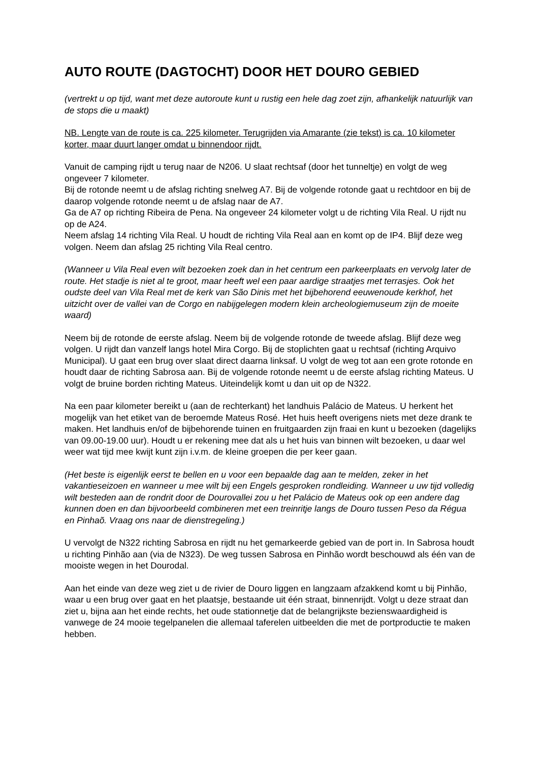AUTO ROUTE (DAGTOCHT) DOOR HET DOURO GEBIED
(vertrekt u op tijd, want met deze autoroute kunt u rustig een hele dag zoet zijn, afhankelijk natuurlijk van de stops die u maakt)
NB. Lengte van de route is ca. 225 kilometer. Terugrijden via Amarante (zie tekst) is ca. 10 kilometer korter, maar duurt langer omdat u binnendoor rijdt.
Vanuit de camping rijdt u terug naar de N206. U slaat rechtsaf (door het tunneltje) en volgt de weg ongeveer 7 kilometer.
Bij de rotonde neemt u de afslag richting snelweg A7. Bij de volgende rotonde gaat u rechtdoor en bij de daarop volgende rotonde neemt u de afslag naar de A7.
Ga de A7 op richting Ribeira de Pena. Na ongeveer 24 kilometer volgt u de richting Vila Real. U rijdt nu op de A24.
Neem afslag 14 richting Vila Real. U houdt de richting Vila Real aan en komt op de IP4. Blijf deze weg volgen. Neem dan afslag 25 richting Vila Real centro.
(Wanneer u Vila Real even wilt bezoeken zoek dan in het centrum een parkeerplaats en vervolg later de route. Het stadje is niet al te groot, maar heeft wel een paar aardige straatjes met terrasjes. Ook het oudste deel van Vila Real met de kerk van São Dinis met het bijbehorend eeuwenoude kerkhof, het uitzicht over de vallei van de Corgo en nabijgelegen modern klein archeologiemuseum zijn de moeite waard)
Neem bij de rotonde de eerste afslag. Neem bij de volgende rotonde de tweede afslag. Blijf deze weg volgen. U rijdt dan vanzelf langs hotel Mira Corgo. Bij de stoplichten gaat u rechtsaf (richting Arquivo Municipal). U gaat een brug over slaat direct daarna linksaf. U volgt de weg tot aan een grote rotonde en houdt daar de richting Sabrosa aan. Bij de volgende rotonde neemt u de eerste afslag richting Mateus. U volgt de bruine borden richting Mateus. Uiteindelijk komt u dan uit op de N322.
Na een paar kilometer bereikt u (aan de rechterkant) het landhuis Palácio de Mateus. U herkent het mogelijk van het etiket van de beroemde Mateus Rosé. Het huis heeft overigens niets met deze drank te maken. Het landhuis en/of de bijbehorende tuinen en fruitgaarden zijn fraai en kunt u bezoeken (dagelijks van 09.00-19.00 uur). Houdt u er rekening mee dat als u het huis van binnen wilt bezoeken, u daar wel weer wat tijd mee kwijt kunt zijn i.v.m. de kleine groepen die per keer gaan.
(Het beste is eigenlijk eerst te bellen en u voor een bepaalde dag aan te melden, zeker in het vakantieseizoen en wanneer u mee wilt bij een Engels gesproken rondleiding. Wanneer u uw tijd volledig wilt besteden aan de rondrit door de Dourovallei zou u het Palácio de Mateus ook op een andere dag kunnen doen en dan bijvoorbeeld combineren met een treinritje langs de Douro tussen Peso da Régua en Pinhaõ. Vraag ons naar de dienstregeling.)
U vervolgt de N322 richting Sabrosa en rijdt nu het gemarkeerde gebied van de port in. In Sabrosa houdt u richting Pinhão aan (via de N323). De weg tussen Sabrosa en Pinhão wordt beschouwd als één van de mooiste wegen in het Dourodal.
Aan het einde van deze weg ziet u de rivier de Douro liggen en langzaam afzakkend komt u bij Pinhão, waar u een brug over gaat en het plaatsje, bestaande uit één straat, binnenrijdt. Volgt u deze straat dan ziet u, bijna aan het einde rechts, het oude stationnetje dat de belangrijkste bezienswaardigheid is vanwege de 24 mooie tegelpanelen die allemaal taferelen uitbeelden die met de portproductie te maken hebben.